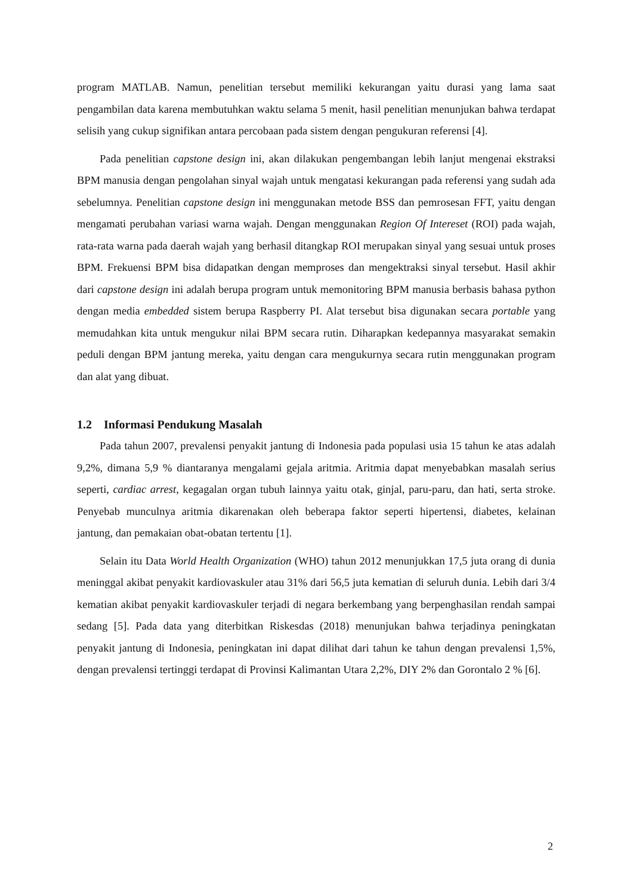program MATLAB. Namun, penelitian tersebut memiliki kekurangan yaitu durasi yang lama saat pengambilan data karena membutuhkan waktu selama 5 menit, hasil penelitian menunjukan bahwa terdapat selisih yang cukup signifikan antara percobaan pada sistem dengan pengukuran referensi [4].
Pada penelitian capstone design ini, akan dilakukan pengembangan lebih lanjut mengenai ekstraksi BPM manusia dengan pengolahan sinyal wajah untuk mengatasi kekurangan pada referensi yang sudah ada sebelumnya. Penelitian capstone design ini menggunakan metode BSS dan pemrosesan FFT, yaitu dengan mengamati perubahan variasi warna wajah. Dengan menggunakan Region Of Intereset (ROI) pada wajah, rata-rata warna pada daerah wajah yang berhasil ditangkap ROI merupakan sinyal yang sesuai untuk proses BPM. Frekuensi BPM bisa didapatkan dengan memproses dan mengektraksi sinyal tersebut. Hasil akhir dari capstone design ini adalah berupa program untuk memonitoring BPM manusia berbasis bahasa python dengan media embedded sistem berupa Raspberry PI. Alat tersebut bisa digunakan secara portable yang memudahkan kita untuk mengukur nilai BPM secara rutin. Diharapkan kedepannya masyarakat semakin peduli dengan BPM jantung mereka, yaitu dengan cara mengukurnya secara rutin menggunakan program dan alat yang dibuat.
1.2 Informasi Pendukung Masalah
Pada tahun 2007, prevalensi penyakit jantung di Indonesia pada populasi usia 15 tahun ke atas adalah 9,2%, dimana 5,9 % diantaranya mengalami gejala aritmia. Aritmia dapat menyebabkan masalah serius seperti, cardiac arrest, kegagalan organ tubuh lainnya yaitu otak, ginjal, paru-paru, dan hati, serta stroke. Penyebab munculnya aritmia dikarenakan oleh beberapa faktor seperti hipertensi, diabetes, kelainan jantung, dan pemakaian obat-obatan tertentu [1].
Selain itu Data World Health Organization (WHO) tahun 2012 menunjukkan 17,5 juta orang di dunia meninggal akibat penyakit kardiovaskuler atau 31% dari 56,5 juta kematian di seluruh dunia. Lebih dari 3/4 kematian akibat penyakit kardiovaskuler terjadi di negara berkembang yang berpenghasilan rendah sampai sedang [5]. Pada data yang diterbitkan Riskesdas (2018) menunjukan bahwa terjadinya peningkatan penyakit jantung di Indonesia, peningkatan ini dapat dilihat dari tahun ke tahun dengan prevalensi 1,5%, dengan prevalensi tertinggi terdapat di Provinsi Kalimantan Utara 2,2%, DIY 2% dan Gorontalo 2 % [6].
2